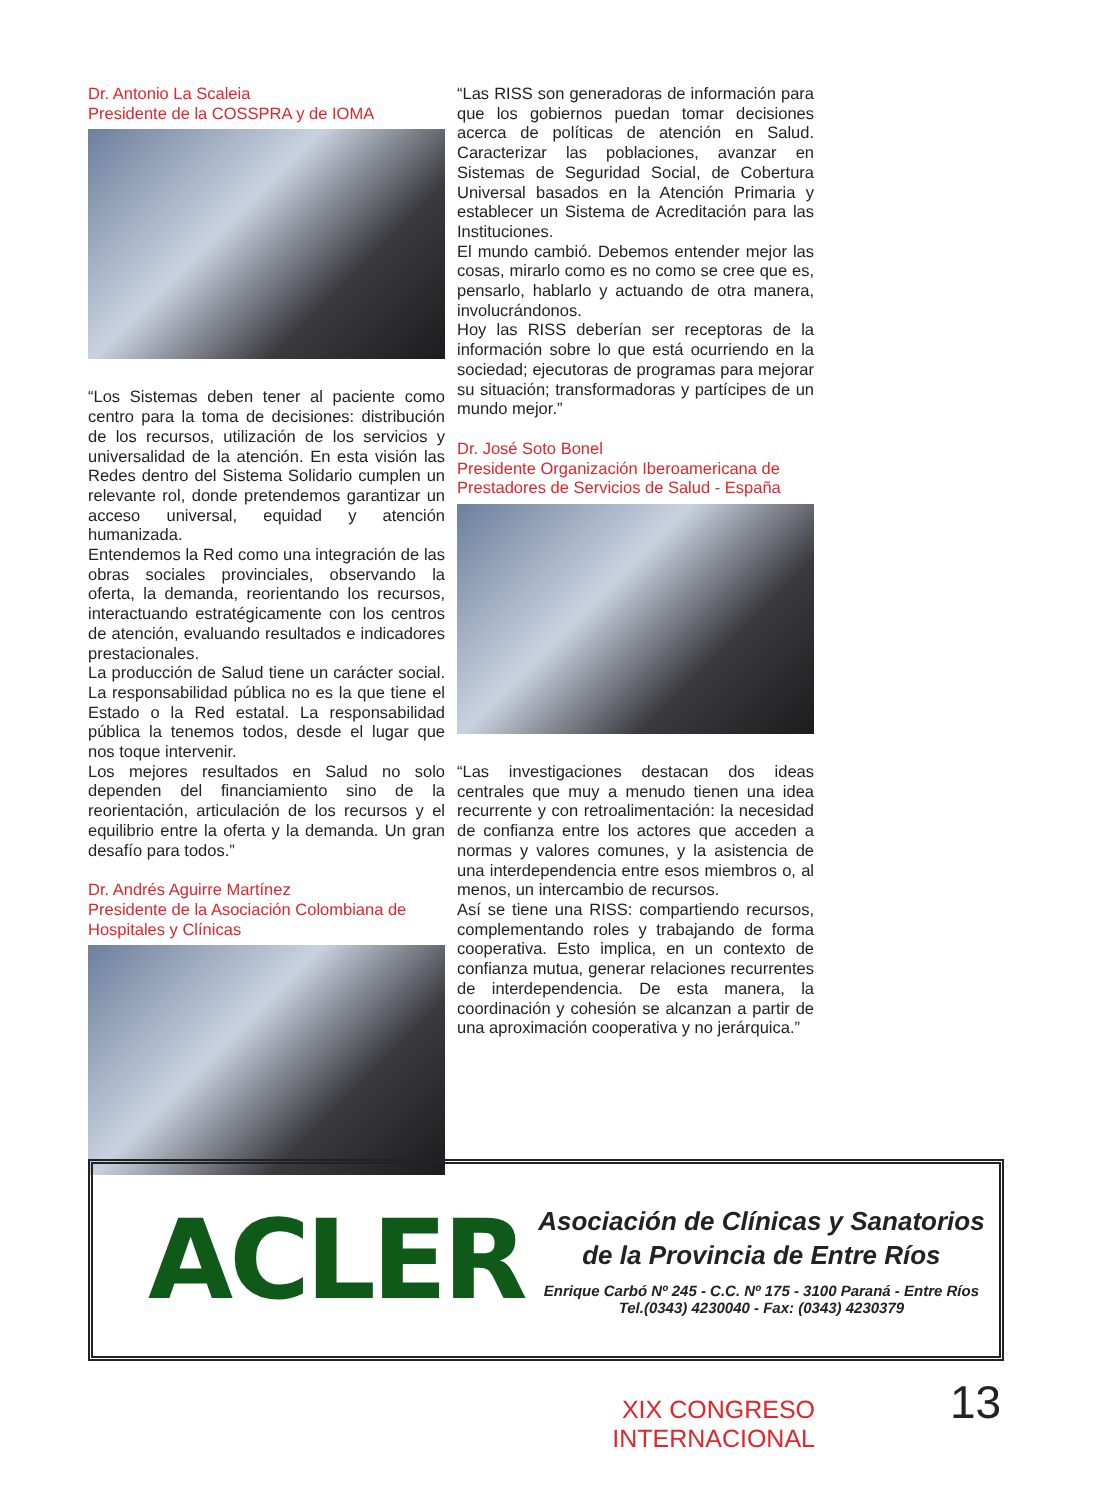Dr. Antonio La Scaleia
Presidente de la COSSPRA y de IOMA
“Los Sistemas deben tener al paciente como centro para la toma de decisiones: distribución de los recursos, utilización de los servicios y universalidad de la atención. En esta visión las Redes dentro del Sistema Solidario cumplen un relevante rol, donde pretendemos garantizar un acceso universal, equidad y atención humanizada.
Entendemos la Red como una integración de las obras sociales provinciales, observando la oferta, la demanda, reorientando los recursos, interactuando estratégicamente con los centros de atención, evaluando resultados e indicadores prestacionales.
La producción de Salud tiene un carácter social. La responsabilidad pública no es la que tiene el Estado o la Red estatal. La responsabilidad pública la tenemos todos, desde el lugar que nos toque intervenir.
Los mejores resultados en Salud no solo dependen del financiamiento sino de la reorientación, articulación de los recursos y el equilibrio entre la oferta y la demanda. Un gran desafío para todos.”
Dr. Andrés Aguirre Martínez
Presidente de la Asociación Colombiana de Hospitales y Clínicas
“Las RISS son generadoras de información para que los gobiernos puedan tomar decisiones acerca de políticas de atención en Salud. Caracterizar las poblaciones, avanzar en Sistemas de Seguridad Social, de Cobertura Universal basados en la Atención Primaria y establecer un Sistema de Acreditación para las Instituciones.
El mundo cambió. Debemos entender mejor las cosas, mirarlo como es no como se cree que es, pensarlo, hablarlo y actuando de otra manera, involucrándonos.
Hoy las RISS deberían ser receptoras de la información sobre lo que está ocurriendo en la sociedad; ejecutoras de programas para mejorar su situación; transformadoras y partícipes de un mundo mejor.”
Dr. José Soto Bonel
Presidente Organización Iberoamericana de Prestadores de Servicios de Salud - España
“Las investigaciones destacan dos ideas centrales que muy a menudo tienen una idea recurrente y con retroalimentación: la necesidad de confianza entre los actores que acceden a normas y valores comunes, y la asistencia de una interdependencia entre esos miembros o, al menos, un intercambio de recursos.
Así se tiene una RISS: compartiendo recursos, complementando roles y trabajando de forma cooperativa. Esto implica, en un contexto de confianza mutua, generar relaciones recurrentes de interdependencia. De esta manera, la coordinación y cohesión se alcanzan a partir de una aproximación cooperativa y no jerárquica.”
ACLER
Asociación de Clínicas y Sanatorios
de la Provincia de Entre Ríos
Enrique Carbó Nº 245 - C.C. Nº 175 - 3100 Paraná - Entre Ríos
Tel.(0343) 4230040 - Fax: (0343) 4230379
XIX CONGRESO INTERNACIONAL
13